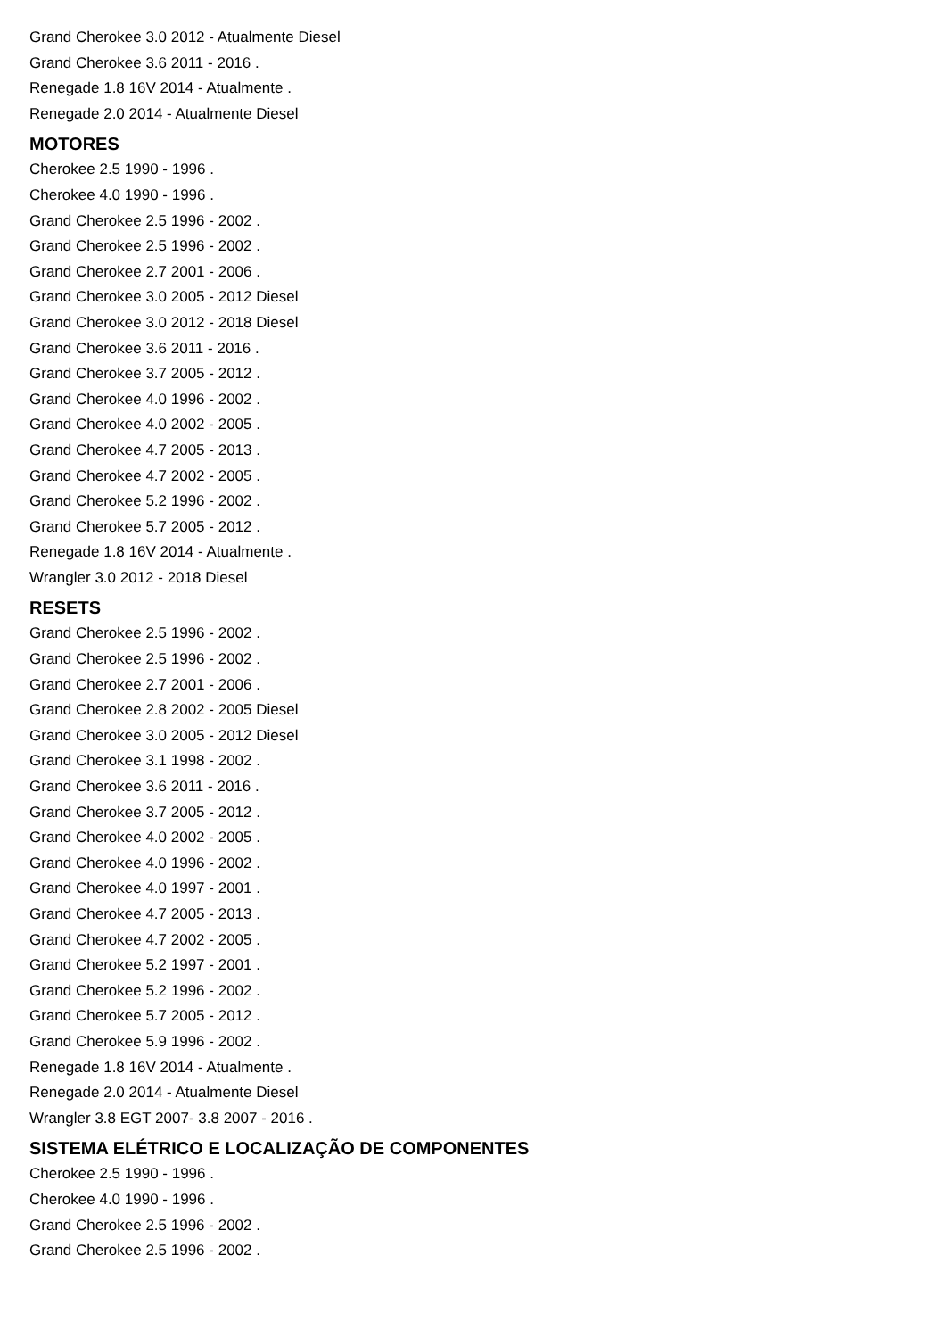Grand Cherokee 3.0 2012 - Atualmente Diesel
Grand Cherokee 3.6 2011 - 2016 .
Renegade 1.8 16V 2014 - Atualmente .
Renegade 2.0 2014 - Atualmente Diesel
MOTORES
Cherokee 2.5 1990 - 1996 .
Cherokee 4.0 1990 - 1996 .
Grand Cherokee 2.5 1996 - 2002 .
Grand Cherokee 2.5 1996 - 2002 .
Grand Cherokee 2.7 2001 - 2006 .
Grand Cherokee 3.0 2005 - 2012 Diesel
Grand Cherokee 3.0 2012 - 2018 Diesel
Grand Cherokee 3.6 2011 - 2016 .
Grand Cherokee 3.7 2005 - 2012 .
Grand Cherokee 4.0 1996 - 2002 .
Grand Cherokee 4.0 2002 - 2005 .
Grand Cherokee 4.7 2005 - 2013 .
Grand Cherokee 4.7 2002 - 2005 .
Grand Cherokee 5.2 1996 - 2002 .
Grand Cherokee 5.7 2005 - 2012 .
Renegade 1.8 16V 2014 - Atualmente .
Wrangler 3.0 2012 - 2018 Diesel
RESETS
Grand Cherokee 2.5 1996 - 2002 .
Grand Cherokee 2.5 1996 - 2002 .
Grand Cherokee 2.7 2001 - 2006 .
Grand Cherokee 2.8 2002 - 2005 Diesel
Grand Cherokee 3.0 2005 - 2012 Diesel
Grand Cherokee 3.1 1998 - 2002 .
Grand Cherokee 3.6 2011 - 2016 .
Grand Cherokee 3.7 2005 - 2012 .
Grand Cherokee 4.0 2002 - 2005 .
Grand Cherokee 4.0 1996 - 2002 .
Grand Cherokee 4.0 1997 - 2001 .
Grand Cherokee 4.7 2005 - 2013 .
Grand Cherokee 4.7 2002 - 2005 .
Grand Cherokee 5.2 1997 - 2001 .
Grand Cherokee 5.2 1996 - 2002 .
Grand Cherokee 5.7 2005 - 2012 .
Grand Cherokee 5.9 1996 - 2002 .
Renegade 1.8 16V 2014 - Atualmente .
Renegade 2.0 2014 - Atualmente Diesel
Wrangler 3.8 EGT 2007- 3.8 2007 - 2016 .
SISTEMA ELÉTRICO E LOCALIZAÇÃO DE COMPONENTES
Cherokee 2.5 1990 - 1996 .
Cherokee 4.0 1990 - 1996 .
Grand Cherokee 2.5 1996 - 2002 .
Grand Cherokee 2.5 1996 - 2002 .